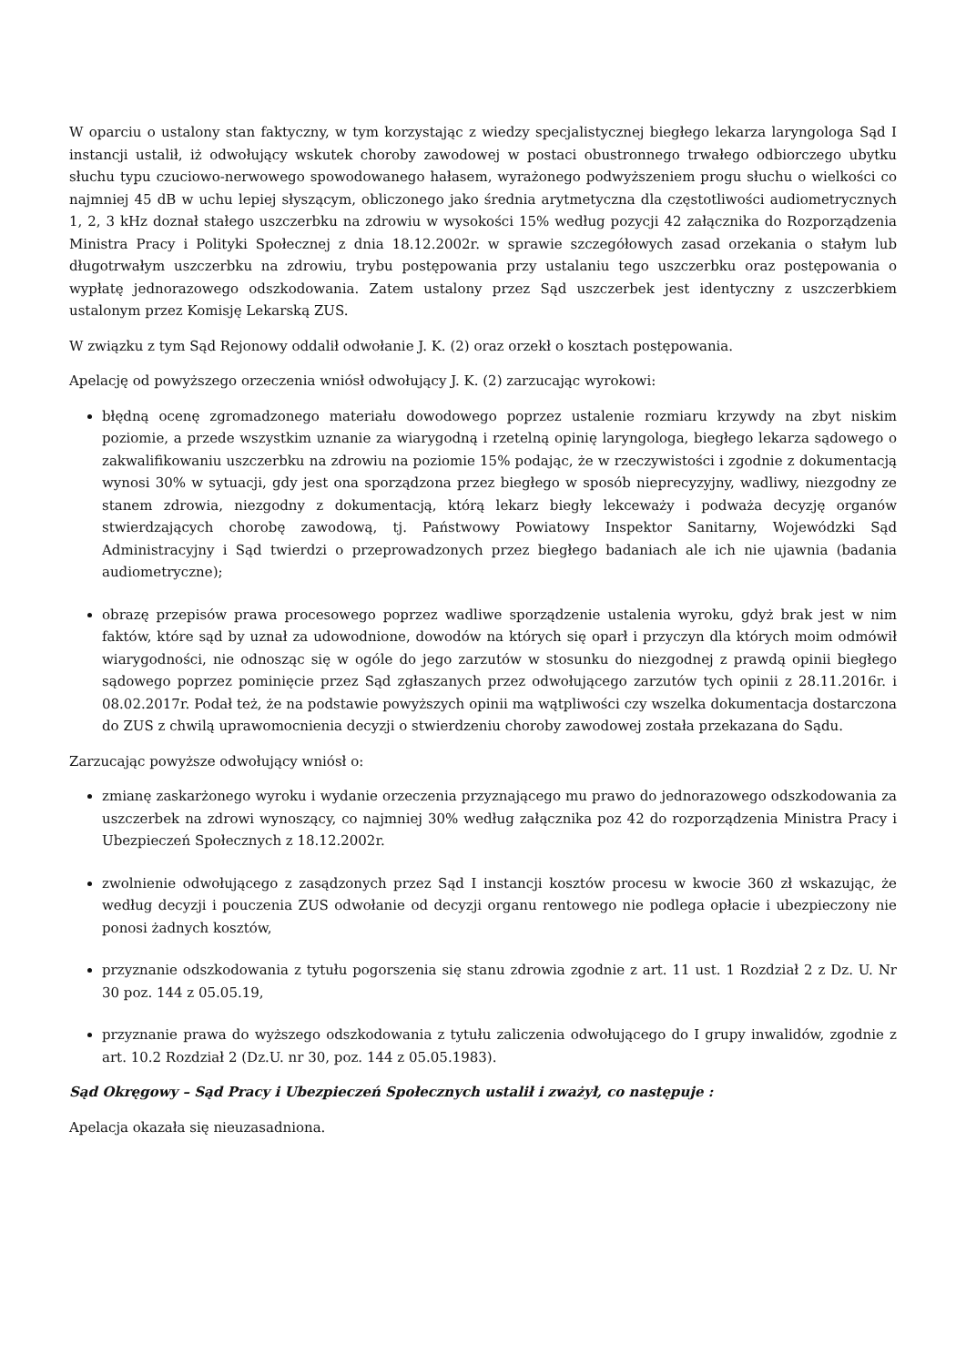W oparciu o ustalony stan faktyczny, w tym korzystając z wiedzy specjalistycznej biegłego lekarza laryngologa Sąd I instancji ustalił, iż odwołujący wskutek choroby zawodowej w postaci obustronnego trwałego odbiorczego ubytku słuchu typu czuciowo-nerwowego spowodowanego hałasem, wyrażonego podwyższeniem progu słuchu o wielkości co najmniej 45 dB w uchu lepiej słyszącym, obliczonego jako średnia arytmetyczna dla częstotliwości audiometrycznych 1, 2, 3 kHz doznał stałego uszczerbku na zdrowiu w wysokości 15% według pozycji 42 załącznika do Rozporządzenia Ministra Pracy i Polityki Społecznej z dnia 18.12.2002r. w sprawie szczegółowych zasad orzekania o stałym lub długotrwałym uszczerbku na zdrowiu, trybu postępowania przy ustalaniu tego uszczerbku oraz postępowania o wypłatę jednorazowego odszkodowania. Zatem ustalony przez Sąd uszczerbek jest identyczny z uszczerbkiem ustalonym przez Komisję Lekarską ZUS.
W związku z tym Sąd Rejonowy oddalił odwołanie J. K. (2) oraz orzekł o kosztach postępowania.
Apelację od powyższego orzeczenia wniósł odwołujący J. K. (2) zarzucając wyrokowi:
błędną ocenę zgromadzonego materiału dowodowego poprzez ustalenie rozmiaru krzywdy na zbyt niskim poziomie, a przede wszystkim uznanie za wiarygodną i rzetelną opinię laryngologa, biegłego lekarza sądowego o zakwalifikowaniu uszczerbku na zdrowiu na poziomie 15% podając, że w rzeczywistości i zgodnie z dokumentacją wynosi 30% w sytuacji, gdy jest ona sporządzona przez biegłego w sposób nieprecyzyjny, wadliwy, niezgodny ze stanem zdrowia, niezgodny z dokumentacją, którą lekarz biegły lekceważy i podważa decyzję organów stwierdzających chorobę zawodową, tj. Państwowy Powiatowy Inspektor Sanitarny, Wojewódzki Sąd Administracyjny i Sąd twierdzi o przeprowadzonych przez biegłego badaniach ale ich nie ujawnia (badania audiometryczne);
obrazę przepisów prawa procesowego poprzez wadliwe sporządzenie ustalenia wyroku, gdyż brak jest w nim faktów, które sąd by uznał za udowodnione, dowodów na których się oparł i przyczyn dla których moim odmówił wiarygodności, nie odnosząc się w ogóle do jego zarzutów w stosunku do niezgodnej z prawdą opinii biegłego sądowego poprzez pominięcie przez Sąd zgłaszanych przez odwołującego zarzutów tych opinii z 28.11.2016r. i 08.02.2017r. Podał też, że na podstawie powyższych opinii ma wątpliwości czy wszelka dokumentacja dostarczona do ZUS z chwilą uprawomocnienia decyzji o stwierdzeniu choroby zawodowej została przekazana do Sądu.
Zarzucając powyższe odwołujący wniósł o:
zmianę zaskarżonego wyroku i wydanie orzeczenia przyznającego mu prawo do jednorazowego odszkodowania za uszczerbek na zdrowi wynoszący, co najmniej 30% według załącznika poz 42 do rozporządzenia Ministra Pracy i Ubezpieczeń Społecznych z 18.12.2002r.
zwolnienie odwołującego z zasądzonych przez Sąd I instancji kosztów procesu w kwocie 360 zł wskazując, że według decyzji i pouczenia ZUS odwołanie od decyzji organu rentowego nie podlega opłacie i ubezpieczony nie ponosi żadnych kosztów,
przyznanie odszkodowania z tytułu pogorszenia się stanu zdrowia zgodnie z art. 11 ust. 1 Rozdział 2 z Dz. U. Nr 30 poz. 144 z 05.05.19,
przyznanie prawa do wyższego odszkodowania z tytułu zaliczenia odwołującego do I grupy inwalidów, zgodnie z art. 10.2 Rozdział 2 (Dz.U. nr 30, poz. 144 z 05.05.1983).
Sąd Okręgowy – Sąd Pracy i Ubezpieczeń Społecznych ustalił i zważył, co następuje :
Apelacja okazała się nieuzasadniona.